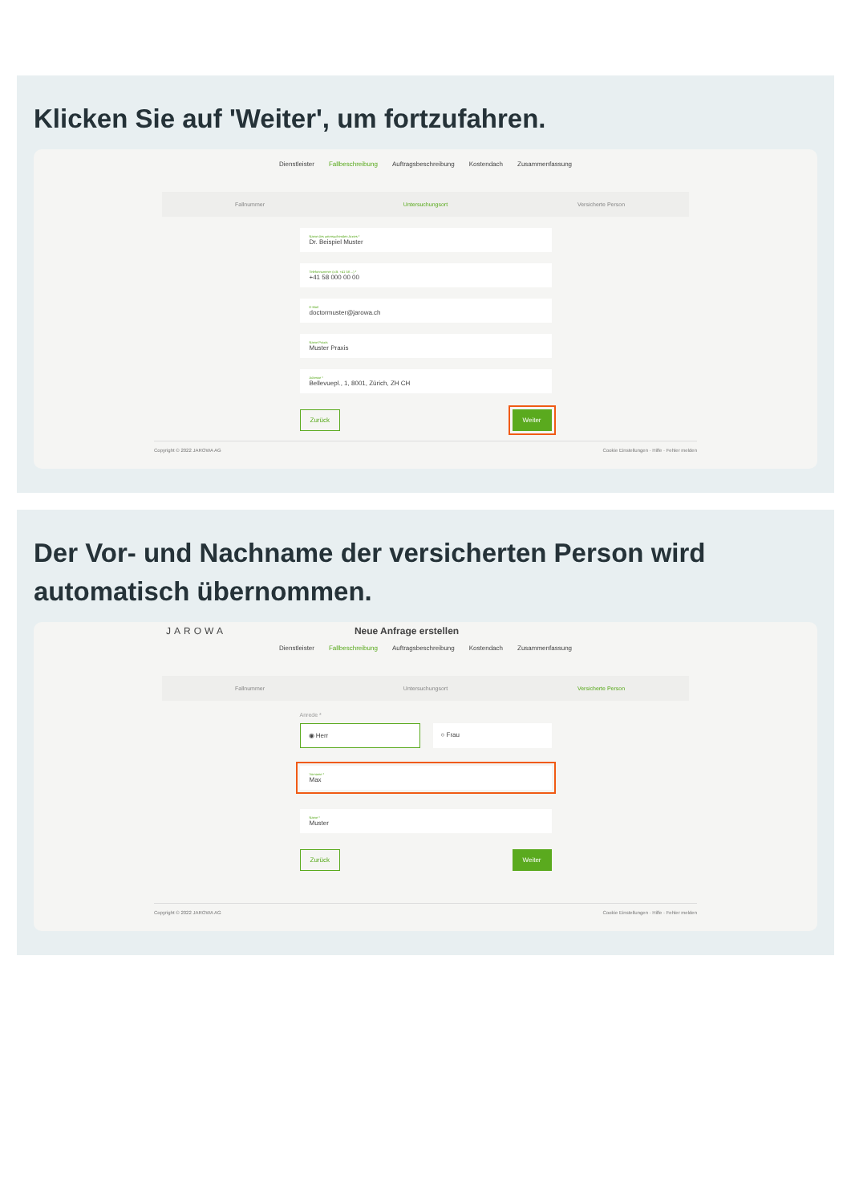Klicken Sie auf 'Weiter', um fortzufahren.
Dienstleister Fallbeschreibung Auftragsbeschreibung Kostendach Zusammenfassung
Fallnummer Untersuchungsort Versicherte Person
Name des untersuchenden Arztes *
Dr. Beispiel Muster
Telefonnummer (z.B. +41 58 ...) *
+41 58 000 00 00
E-Mail
doctormuster@jarowa.ch
Name Praxis
Muster Praxis
Adresse *
Bellevuepl., 1, 8001, Zürich, ZH CH
Zurück Weiter
Copyright © 2022 JAROWA AG Cookie Einstellungen · Hilfe · Fehler melden
Der Vor- und Nachname der versicherten Person wird automatisch übernommen.
JAROWA Neue Anfrage erstellen
Dienstleister Fallbeschreibung Auftragsbeschreibung Kostendach Zusammenfassung
Fallnummer Untersuchungsort Versicherte Person
Anrede *
◉ Herr ○ Frau
Vorname *
Max
Name *
Muster
Zurück Weiter
Copyright © 2022 JAROWA AG Cookie Einstellungen · Hilfe · Fehler melden